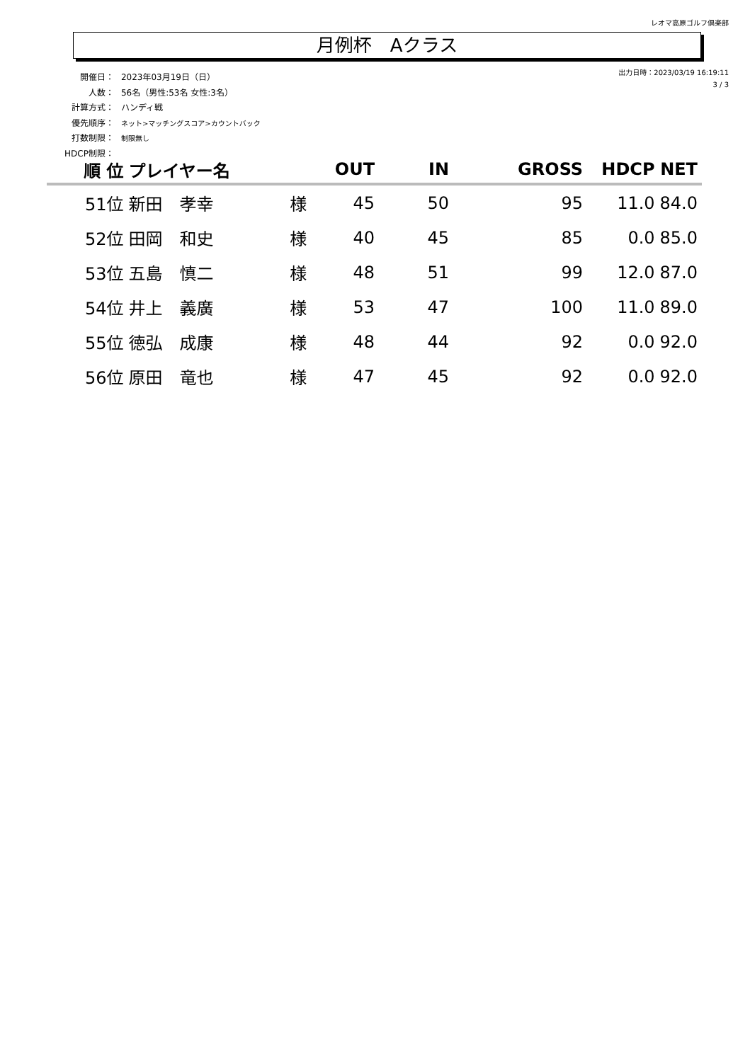レオマ高原ゴルフ倶楽部
月例杯　Aクラス
出力日時：2023/03/19 16:19:11
3 / 3
| 開催日： | 2023年03月19日（日） |
| 人数： | 56名（男性:53名 女性:3名） |
| 計算方式： | ハンディ戦 |
| 優先順序： | ネット>マッチングスコア>カウントバック |
| 打数制限： | 制限無し |
| HDCP制限： | |
| 順 位 | プレイヤー名 | | OUT | IN | GROSS | HDCP | NET |
| --- | --- | --- | --- | --- | --- | --- | --- |
| 51位 | 新田 孝幸 | 様 | 45 | 50 | 95 | 11.0 | 84.0 |
| 52位 | 田岡 和史 | 様 | 40 | 45 | 85 | 0.0 | 85.0 |
| 53位 | 五島 慎二 | 様 | 48 | 51 | 99 | 12.0 | 87.0 |
| 54位 | 井上 義廣 | 様 | 53 | 47 | 100 | 11.0 | 89.0 |
| 55位 | 徳弘 成康 | 様 | 48 | 44 | 92 | 0.0 | 92.0 |
| 56位 | 原田 竜也 | 様 | 47 | 45 | 92 | 0.0 | 92.0 |